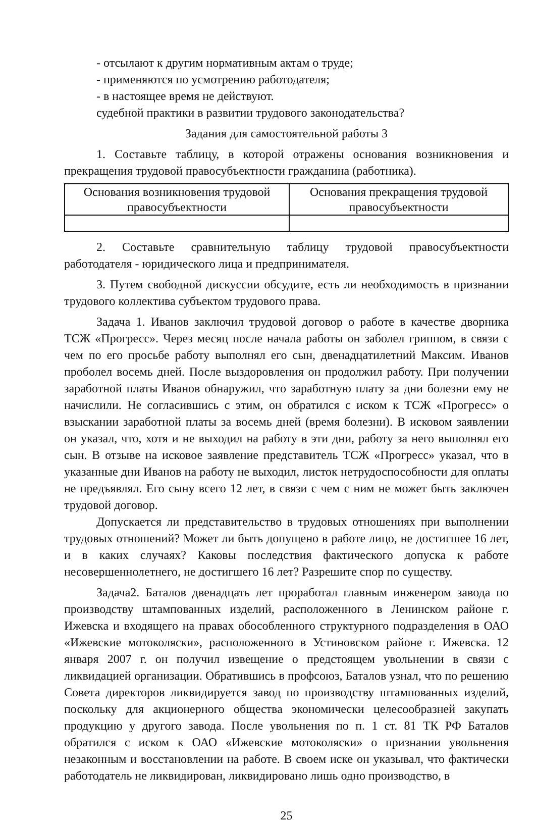- отсылают к другим нормативным актам о труде;
- применяются по усмотрению работодателя;
- в настоящее время не действуют.
судебной практики в развитии трудового законодательства?
Задания для самостоятельной работы 3
1. Составьте таблицу, в которой отражены основания возникновения и прекращения трудовой правосубъектности гражданина (работника).
| Основания возникновения трудовой правосубъектности | Основания прекращения трудовой правосубъектности |
| --- | --- |
2. Составьте сравнительную таблицу трудовой правосубъектности работодателя - юридического лица и предпринимателя.
3. Путем свободной дискуссии обсудите, есть ли необходимость в признании трудового коллектива субъектом трудового права.
Задача 1. Иванов заключил трудовой договор о работе в качестве дворника ТСЖ «Прогресс». Через месяц после начала работы он заболел гриппом, в связи с чем по его просьбе работу выполнял его сын, двенадцатилетний Максим. Иванов проболел восемь дней. После выздоровления он продолжил работу. При получении заработной платы Иванов обнаружил, что заработную плату за дни болезни ему не начислили. Не согласившись с этим, он обратился с иском к ТСЖ «Прогресс» о взыскании заработной платы за восемь дней (время болезни). В исковом заявлении он указал, что, хотя и не выходил на работу в эти дни, работу за него выполнял его сын. В отзыве на исковое заявление представитель ТСЖ «Прогресс» указал, что в указанные дни Иванов на работу не выходил, листок нетрудоспособности для оплаты не предъявлял. Его сыну всего 12 лет, в связи с чем с ним не может быть заключен трудовой договор.
Допускается ли представительство в трудовых отношениях при выполнении трудовых отношений? Может ли быть допущено в работе лицо, не достигшее 16 лет, и в каких случаях? Каковы последствия фактического допуска к работе несовершеннолетнего, не достигшего 16 лет? Разрешите спор по существу.
Задача2. Баталов двенадцать лет проработал главным инженером завода по производству штампованных изделий, расположенного в Ленинском районе г. Ижевска и входящего на правах обособленного структурного подразделения в ОАО «Ижевские мотоколяски», расположенного в Устиновском районе г. Ижевска. 12 января 2007 г. он получил извещение о предстоящем увольнении в связи с ликвидацией организации. Обратившись в профсоюз, Баталов узнал, что по решению Совета директоров ликвидируется завод по производству штампованных изделий, поскольку для акционерного общества экономически целесообразней закупать продукцию у другого завода. После увольнения по п. 1 ст. 81 ТК РФ Баталов обратился с иском к ОАО «Ижевские мотоколяски» о признании увольнения незаконным и восстановлении на работе. В своем иске он указывал, что фактически работодатель не ликвидирован, ликвидировано лишь одно производство, в
25